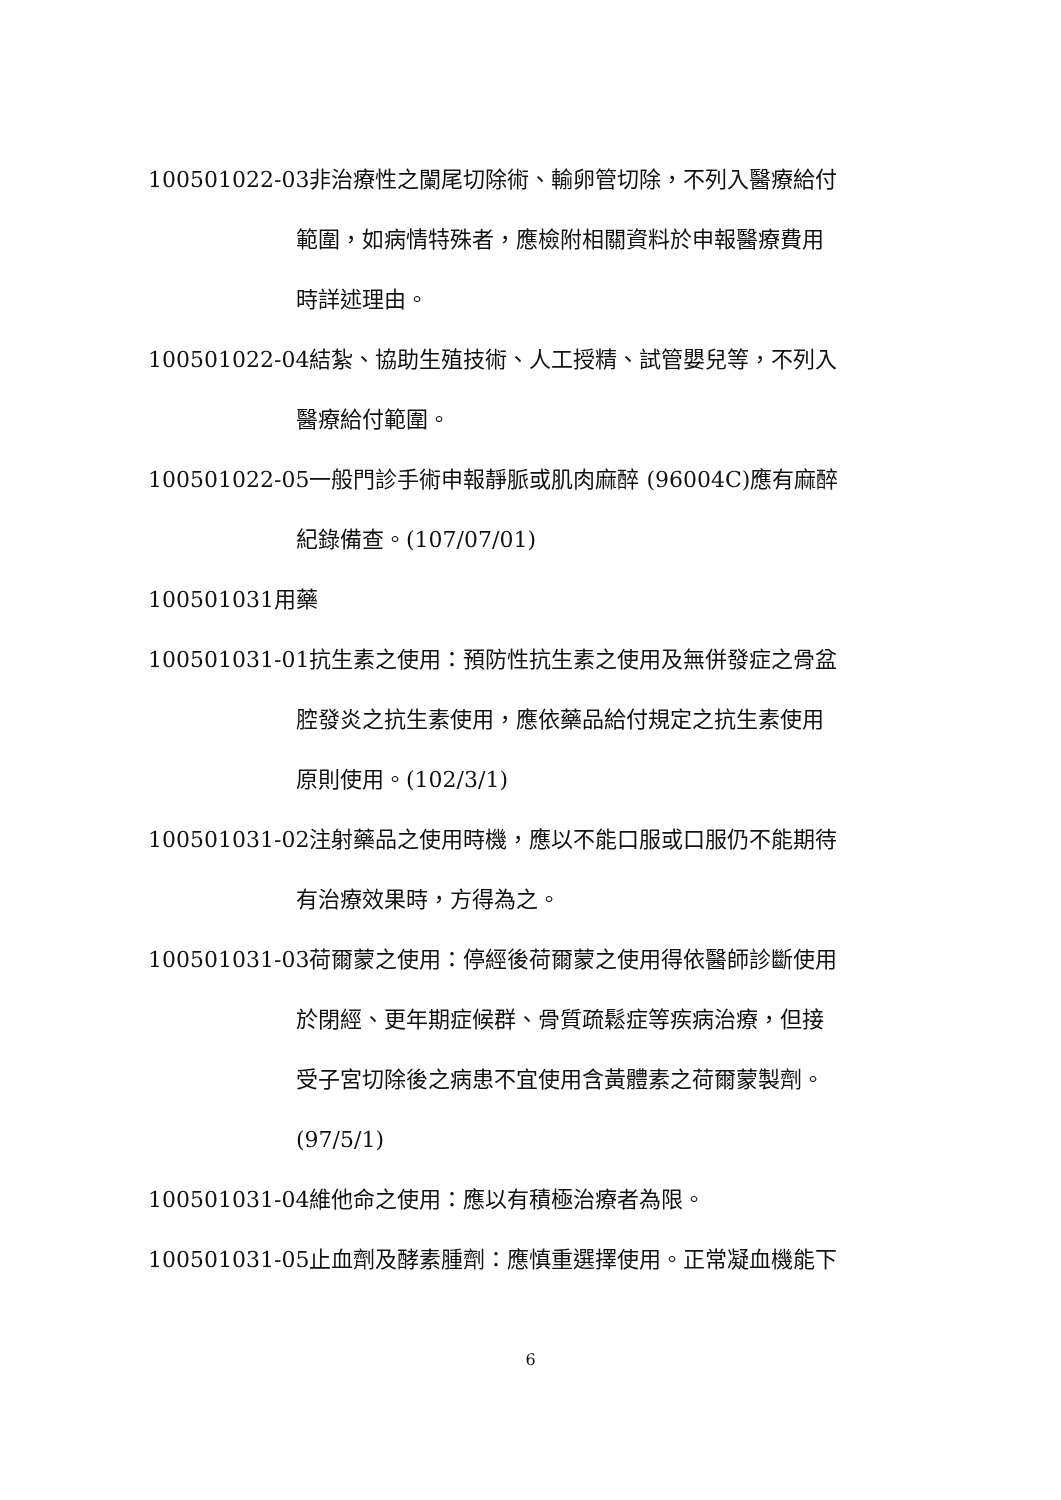100501022-03非治療性之闌尾切除術、輸卵管切除，不列入醫療給付
範圍，如病情特殊者，應檢附相關資料於申報醫療費用
時詳述理由。
100501022-04結紮、協助生殖技術、人工授精、試管嬰兒等，不列入
醫療給付範圍。
100501022-05一般門診手術申報靜脈或肌肉麻醉 (96004C)應有麻醉
紀錄備查。(107/07/01)
100501031用藥
100501031-01抗生素之使用：預防性抗生素之使用及無併發症之骨盆
腔發炎之抗生素使用，應依藥品給付規定之抗生素使用
原則使用。(102/3/1)
100501031-02注射藥品之使用時機，應以不能口服或口服仍不能期待
有治療效果時，方得為之。
100501031-03荷爾蒙之使用：停經後荷爾蒙之使用得依醫師診斷使用
於閉經、更年期症候群、骨質疏鬆症等疾病治療，但接
受子宮切除後之病患不宜使用含黃體素之荷爾蒙製劑。
(97/5/1)
100501031-04維他命之使用：應以有積極治療者為限。
100501031-05止血劑及酵素腫劑：應慎重選擇使用。正常凝血機能下
6